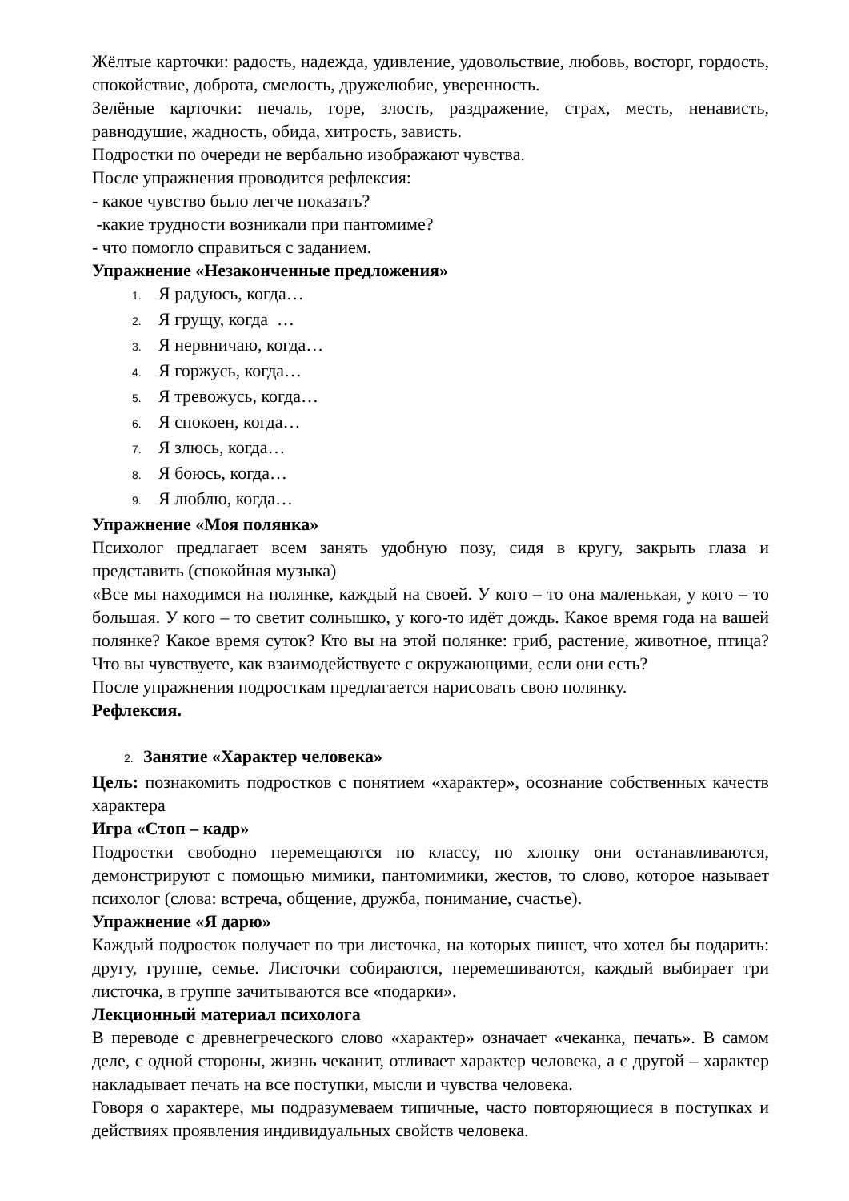Жёлтые карточки: радость, надежда, удивление, удовольствие, любовь, восторг, гордость, спокойствие, доброта, смелость, дружелюбие, уверенность.
Зелёные карточки: печаль, горе, злость, раздражение, страх, месть, ненависть, равнодушие, жадность, обида, хитрость, зависть.
Подростки по очереди не вербально изображают чувства.
После упражнения проводится рефлексия:
- какое чувство было легче показать?
-какие трудности возникали при пантомиме?
- что помогло справиться с заданием.
Упражнение «Незаконченные предложения»
1. Я радуюсь, когда…
2. Я грущу, когда …
3. Я нервничаю, когда…
4. Я горжусь, когда…
5. Я тревожусь, когда…
6. Я спокоен, когда…
7. Я злюсь, когда…
8. Я боюсь, когда…
9. Я люблю, когда…
Упражнение «Моя полянка»
Психолог предлагает всем занять удобную позу, сидя в кругу, закрыть глаза и представить (спокойная музыка)
«Все мы находимся на полянке, каждый на своей. У кого – то она маленькая, у кого – то большая. У кого – то светит солнышко, у кого-то идёт дождь. Какое время года на вашей полянке? Какое время суток? Кто вы на этой полянке: гриб, растение, животное, птица? Что вы чувствуете, как взаимодействуете с окружающими, если они есть?
После упражнения подросткам предлагается нарисовать свою полянку.
Рефлексия.
2. Занятие «Характер человека»
Цель: познакомить подростков с понятием «характер», осознание собственных качеств характера
Игра «Стоп – кадр»
Подростки свободно перемещаются по классу, по хлопку они останавливаются, демонстрируют с помощью мимики, пантомимики, жестов, то слово, которое называет психолог (слова: встреча, общение, дружба, понимание, счастье).
Упражнение «Я дарю»
Каждый подросток получает по три листочка, на которых пишет, что хотел бы подарить: другу, группе, семье. Листочки собираются, перемешиваются, каждый выбирает три листочка, в группе зачитываются все «подарки».
Лекционный материал психолога
В переводе с древнегреческого слово «характер» означает «чеканка, печать». В самом деле, с одной стороны, жизнь чеканит, отливает характер человека, а с другой – характер накладывает печать на все поступки, мысли и чувства человека.
Говоря о характере, мы подразумеваем типичные, часто повторяющиеся в поступках и действиях проявления индивидуальных свойств человека.